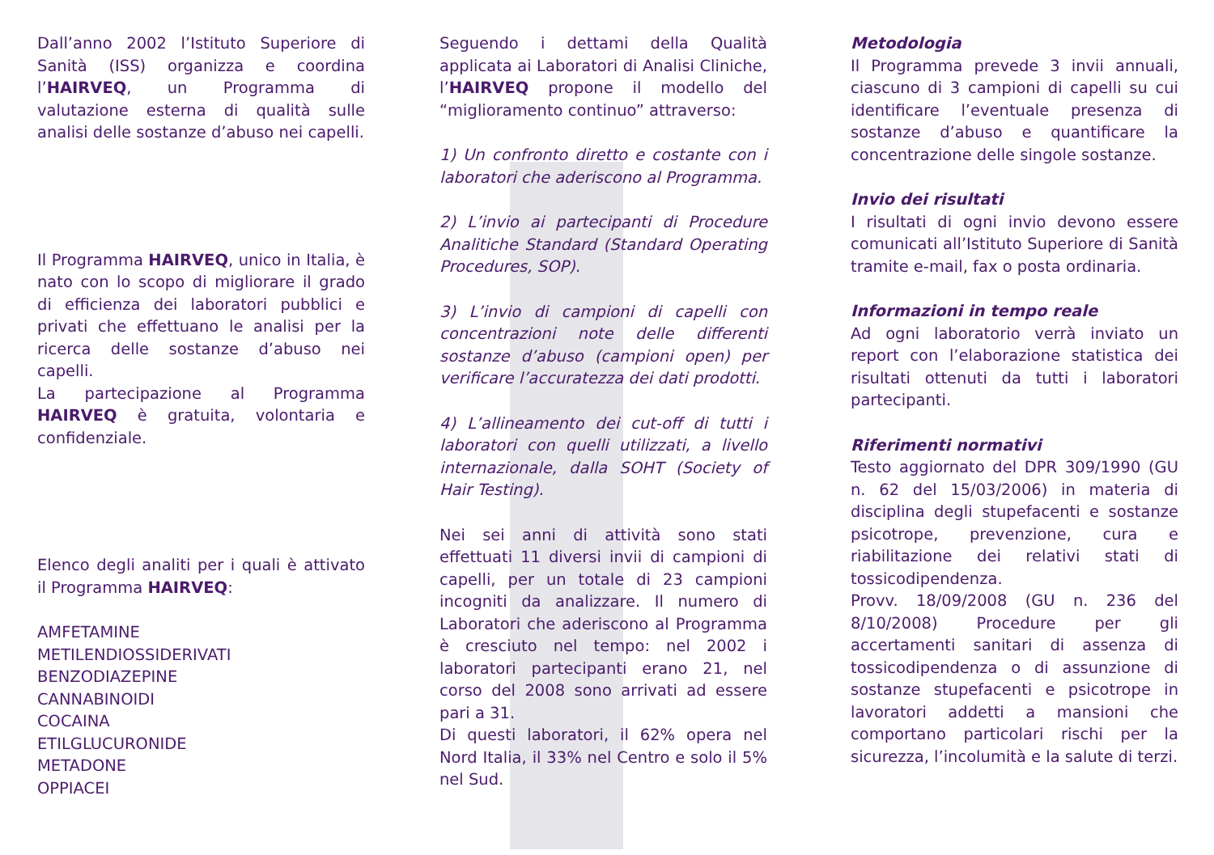Dall’anno 2002 l’Istituto Superiore di Sanità (ISS) organizza e coordina l’HAIRVEQ, un Programma di valutazione esterna di qualità sulle analisi delle sostanze d’abuso nei capelli.
Il Programma HAIRVEQ, unico in Italia, è nato con lo scopo di migliorare il grado di efficienza dei laboratori pubblici e privati che effettuano le analisi per la ricerca delle sostanze d’abuso nei capelli.
La partecipazione al Programma HAIRVEQ è gratuita, volontaria e confidenziale.
Elenco degli analiti per i quali è attivato il Programma HAIRVEQ:
AMFETAMINE
METILENDIOSSIDERIVATI
BENZODIAZEPINE
CANNABINOIDI
COCAINA
ETILGLUCURONIDE
METADONE
OPPIACEI
Seguendo i dettami della Qualità applicata ai Laboratori di Analisi Cliniche, l’HAIRVEQ propone il modello del “miglioramento continuo” attraverso:
1) Un confronto diretto e costante con i laboratori che aderiscono al Programma.
2) L’invio ai partecipanti di Procedure Analitiche Standard (Standard Operating Procedures, SOP).
3) L’invio di campioni di capelli con concentrazioni note delle differenti sostanze d’abuso (campioni open) per verificare l’accuratezza dei dati prodotti.
4) L’allineamento dei cut-off di tutti i laboratori con quelli utilizzati, a livello internazionale, dalla SOHT (Society of Hair Testing).
Nei sei anni di attività sono stati effettuati 11 diversi invii di campioni di capelli, per un totale di 23 campioni incogniti da analizzare. Il numero di Laboratori che aderiscono al Programma è cresciuto nel tempo: nel 2002 i laboratori partecipanti erano 21, nel corso del 2008 sono arrivati ad essere pari a 31.
Di questi laboratori, il 62% opera nel Nord Italia, il 33% nel Centro e solo il 5% nel Sud.
Metodologia
Il Programma prevede 3 invii annuali, ciascuno di 3 campioni di capelli su cui identificare l’eventuale presenza di sostanze d’abuso e quantificare la concentrazione delle singole sostanze.
Invio dei risultati
I risultati di ogni invio devono essere comunicati all’Istituto Superiore di Sanità tramite e-mail, fax o posta ordinaria.
Informazioni in tempo reale
Ad ogni laboratorio verrà inviato un report con l’elaborazione statistica dei risultati ottenuti da tutti i laboratori partecipanti.
Riferimenti normativi
Testo aggiornato del DPR 309/1990 (GU n. 62 del 15/03/2006) in materia di disciplina degli stupefacenti e sostanze psicotrope, prevenzione, cura e riabilitazione dei relativi stati di tossicodipendenza.
Provv. 18/09/2008 (GU n. 236 del 8/10/2008) Procedure per gli accertamenti sanitari di assenza di tossicodipendenza o di assunzione di sostanze stupefacenti e psicotrope in lavoratori addetti a mansioni che comportano particolari rischi per la sicurezza, l’incolumità e la salute di terzi.